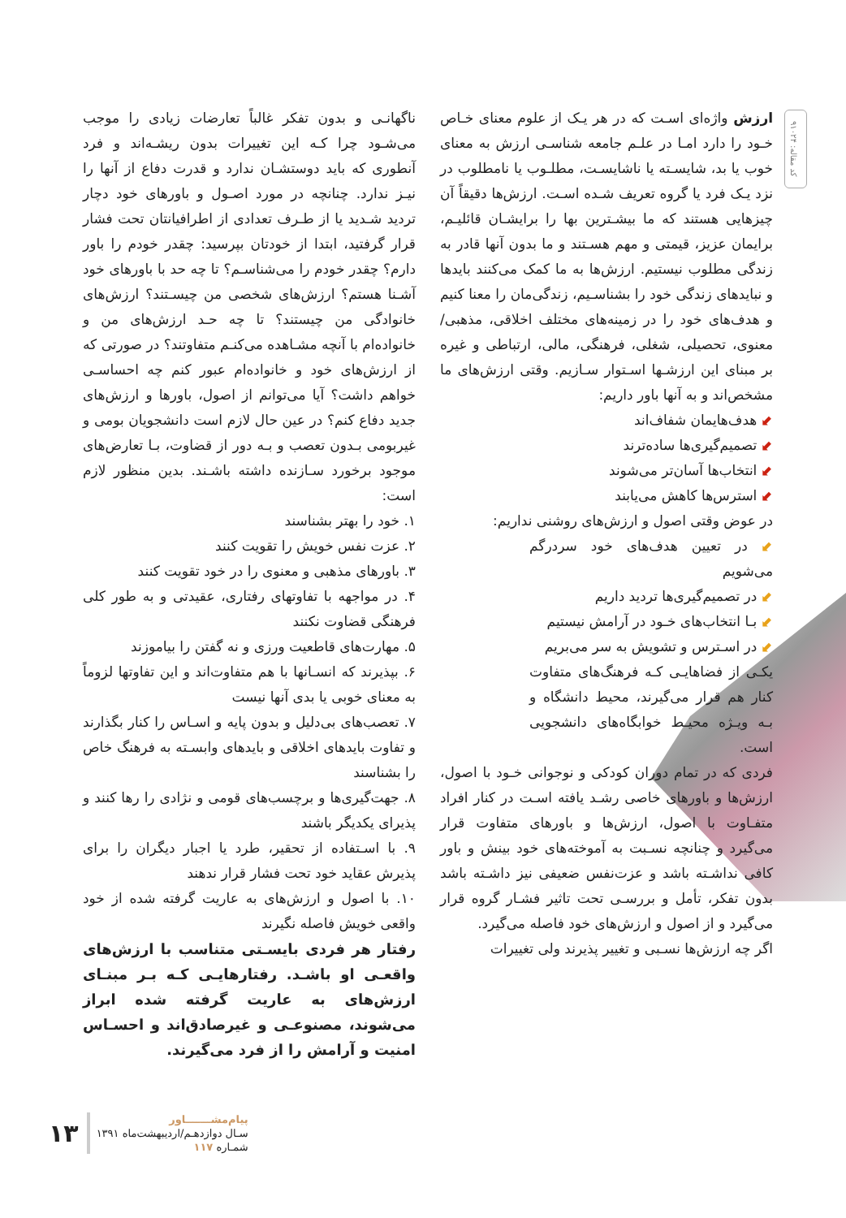کد مقاله: ۹۱۰۲۴
ارزش واژه‌ای اسـت که در هر یـک از علوم معنای خـاص خـود را دارد امـا در علـم جامعه شناسـی ارزش به معنای خوب یا بد، شایسـته یا ناشایسـت، مطلـوب یا نامطلوب در نزد یـک فرد یا گروه تعریف شـده اسـت. ارزش‌ها دقیقاً آن چیزهایی هستند که ما بیشـترین بها را برایشـان قائلیـم، برایمان عزیز، قیمتی و مهم هسـتند و ما بدون آنها قادر به زندگی مطلوب نیستیم. ارزش‌ها به ما کمک می‌کنند بایدها و نبایدهای زندگی خود را بشناسـیم، زندگی‌مان را معنا کنیم و هدف‌های خود را در زمینه‌های مختلف اخلاقی، مذهبی/ معنوی، تحصیلی، شغلی، فرهنگی، مالی، ارتباطی و غیره بر مبنای این ارزشـها اسـتوار سـازیم. وقتی ارزش‌های ما مشخص‌اند و به آنها باور داریم:
⬋ هدف‌هایمان شفاف‌اند
⬋ تصمیم‌گیری‌ها ساده‌ترند
⬋ انتخاب‌ها آسان‌تر می‌شوند
⬋ استرس‌ها کاهش می‌یابند
در عوض وقتی اصول و ارزش‌های روشنی نداریم:
⬋ در تعیین هدف‌های خود سردرگم می‌شویم
⬋ در تصمیم‌گیری‌ها تردید داریم
⬋ بـا انتخاب‌های خـود در آرامش نیستیم
⬋ در اسـترس و تشویش به سر می‌بریم
یکـی از فضاهایـی کـه فرهنگ‌های متفاوت کنار هم قرار می‌گیرند، محیط دانشگاه و بـه ویـژه محیـط خوابگاه‌های دانشجویی است.
فردی که در تمام دوران کودکی و نوجوانی خـود با اصول، ارزش‌ها و باورهای خاصی رشـد یافته اسـت در کنار افراد متفـاوت با اصول، ارزش‌ها و باورهای متفاوت قرار می‌گیرد و چنانچه نسـبت به آموخته‌های خود بینش و باور کافی نداشـته باشد و عزت‌نفس ضعیفی نیز داشـته باشد بدون تفکر، تأمل و بررسـی تحت تاثیر فشـار گروه قرار می‌گیرد و از اصول و ارزش‌های خود فاصله می‌گیرد.
اگر چه ارزش‌ها نسـبی و تغییر پذیرند ولی تغییرات
ناگهانـی و بدون تفکر غالباً تعارضات زیادی را موجب می‌شـود چرا کـه این تغییرات بدون ریشـه‌اند و فرد آنطوری که باید دوستشـان ندارد و قدرت دفاع از آنها را نیـز ندارد. چنانچه در مورد اصـول و باورهای خود دچار تردید شـدید یا از طـرف تعدادی از اطرافیانتان تحت فشار قرار گرفتید، ابتدا از خودتان بپرسید: چقدر خودم را باور دارم؟ چقدر خودم را می‌شناسـم؟ تا چه حد با باورهای خود آشـنا هستم؟ ارزش‌های شخصی من چیسـتند؟ ارزش‌های خانوادگی من چیستند؟ تا چه حـد ارزش‌های من و خانواده‌ام با آنچه مشـاهده می‌کنـم متفاوتند؟ در صورتی که از ارزش‌های خود و خانواده‌ام عبور کنم چه احساسـی خواهم داشت؟ آیا می‌توانم از اصول، باورها و ارزش‌های جدید دفاع کنم؟ در عین حال لازم است دانشجویان بومی و غیربومی بـدون تعصب و بـه دور از قضاوت، بـا تعارض‌های موجود برخورد سـازنده داشته باشـند. بدین منظور لازم است:
۱. خود را بهتر بشناسند
۲. عزت نفس خویش را تقویت کنند
۳. باورهای مذهبی و معنوی را در خود تقویت کنند
۴. در مواجهه با تفاوتهای رفتاری، عقیدتی و به طور کلی فرهنگی قضاوت نکنند
۵. مهارت‌های قاطعیت ورزی و نه گفتن را بیاموزند
۶. بپذیرند که انسـانها با هم متفاوت‌اند و این تفاوتها لزوماً به معنای خوبی یا بدی آنها نیست
۷. تعصب‌های بی‌دلیل و بدون پایه و اسـاس را کنار بگذارند و تفاوت بایدهای اخلاقی و بایدهای وابسـته به فرهنگ خاص را بشناسند
۸. جهت‌گیری‌ها و برچسب‌های قومی و نژادی را رها کنند و پذیرای یکدیگر باشند
۹. با اسـتفاده از تحقیر، طرد یا اجبار دیگران را برای پذیرش عقاید خود تحت فشار قرار ندهند
۱۰. با اصول و ارزش‌های به عاریت گرفته شده از خود واقعی خویش فاصله نگیرند
رفتار هر فردی بایسـتی متناسب با ارزش‌های واقعـی او باشـد. رفتارهایـی کـه بـر مبنـای ارزش‌های به عاریت گرفته شده ابراز می‌شوند، مصنوعـی و غیرصادق‌اند و احسـاس امنیت و آرامش را از فرد می‌گیرند.
پیام‌مشـــــــاور
سـال دوازدهـم/اردیبهشت‌ماه ۱۳۹۱
شمـاره ۱۱۷
۱۳